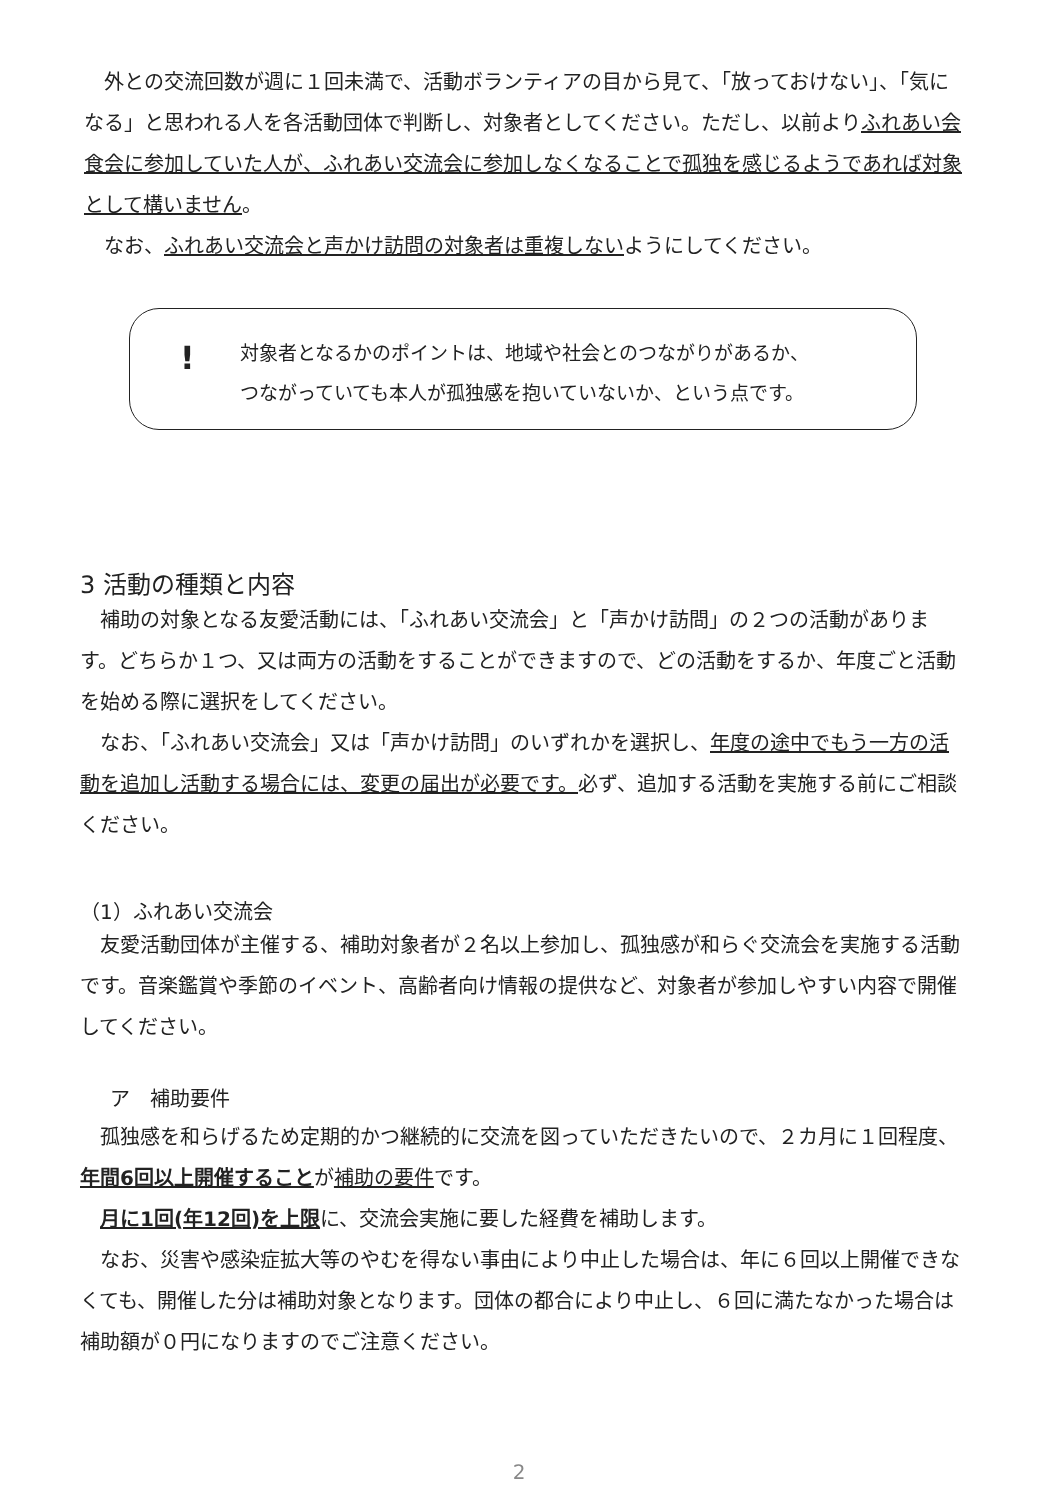外との交流回数が週に１回未満で、活動ボランティアの目から見て、「放っておけない」、「気になる」と思われる人を各活動団体で判断し、対象者としてください。ただし、以前よりふれあい会食会に参加していた人が、ふれあい交流会に参加しなくなることで孤独を感じるようであれば対象として構いません。
　なお、ふれあい交流会と声かけ訪問の対象者は重複しないようにしてください。
!
対象者となるかのポイントは、地域や社会とのつながりがあるか、
つながっていても本人が孤独感を抱いていないか、という点です。
3 活動の種類と内容
　補助の対象となる友愛活動には、「ふれあい交流会」と「声かけ訪問」の２つの活動があります。どちらか１つ、又は両方の活動をすることができますので、どの活動をするか、年度ごと活動を始める際に選択をしてください。
　なお、「ふれあい交流会」又は「声かけ訪問」のいずれかを選択し、年度の途中でもう一方の活動を追加し活動する場合には、変更の届出が必要です。必ず、追加する活動を実施する前にご相談ください。
（1）ふれあい交流会
　友愛活動団体が主催する、補助対象者が２名以上参加し、孤独感が和らぐ交流会を実施する活動です。音楽鑑賞や季節のイベント、高齢者向け情報の提供など、対象者が参加しやすい内容で開催してください。
ア　補助要件
　孤独感を和らげるため定期的かつ継続的に交流を図っていただきたいので、２カ月に１回程度、年間6回以上開催することが補助の要件です。
　月に1回(年12回)を上限に、交流会実施に要した経費を補助します。
　なお、災害や感染症拡大等のやむを得ない事由により中止した場合は、年に６回以上開催できなくても、開催した分は補助対象となります。団体の都合により中止し、６回に満たなかった場合は補助額が０円になりますのでご注意ください。
2